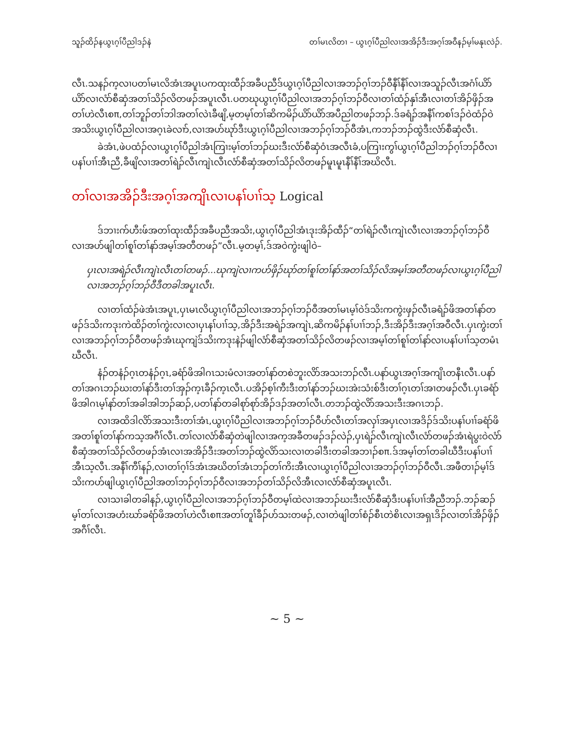သူၣ်ထိၣ်နယွၤဂ့ၢ်ပီညါဒၣ်နဲ တၢ်မၤလိတၢ – ယွၤဂ့ၢ်ပီညါလၢအအိၣ်ဒီးအဂ့ၢ်အဝီနၣ်မ့ၢ်မနုၤလဲၣ်.
လီၤ.သနၣ်က့လၢပတၢ်မၤလိအံၤအပူၤပကထုးထီၣ်အခီပညီဒ်ယွၤဂ့ၢ်ပီညါလၢအဘၣ်ဂ့ၢ်ဘၣ်ဝီနီၢ်နီၢ်လၢအသူၣ်လီၤအဂံၢ်ယိာ်ယိာ်လၢလံာ်စီဆှံအတၢ်သိၣ်လိတဖၣ်အပူၤလီၤ.ပတဃုယွၤဂ့ၢ်ပီညါလၢအဘၣ်ဂ့ၢ်ဘၣ်ဝီလၢတၢ်ထံၣ်နှၢ်အီၤလၢတၢ်အိၣ်ဖှိၣ်အတၢ်ဟဲလီၤစπ,တၢ်ဘူၣ်တၢ်ဘါအတၢ်လဲၤခီဖျိ,မ့တမ့ၢ်တၢ်ဆိကမိၣ်ယိာ်ယိာ်အပီညါတဖၣ်ဘၣ်.ဒ်ခရံၣ်အနီၢ်ကစၢ်ဒၣ်ဝဲထံၣ်ဝဲအသိးယွၤဂ့ၢ်ပီညါလၢအဂ့ၤခဲလၢာ်,လၢအဟ်ဃုာ်ဒီးယွၤဂ့ၢ်ပီညါလၢအဘၣ်ဂ့ၢ်ဘၣ်ဝီအံၤ,ကဘၣ်ဘၣ်ထွဲဒီးလံာ်စီဆှံလီၤ.
ခဲအံၤ,ဖဲပထံၣ်လၢယွၤဂ့ၢ်ပီညါအံၤကြၢးမ့ၢ်တၢ်ဘၣ်ဃးဒီးလံာ်စီဆှံဝံၤအလီၤခံ,ပကြၢးကွၢ်ယွၤဂ့ၢ်ပီညါဘၣ်ဂ့ၢ်ဘၣ်ဝီလၢပနၢ်ပၢၢ်အီၤညီ,ခီဖျိလၢအတၢ်ရဲၣ်လီၤကျဲၤလီၤလံာ်စီဆှံအတၢ်သိၣ်လိတဖၣ်မူၤမူၤနီၢ်နီၢ်အဃိလီၤ.
တၢ်လၢအအိၣ်ဒီးအဂ့ၢ်အကျိၤလၢပနၢ်ပၢၢ်သ့ Logical
ဒ်ဘၢးက်ဟီးဖ်အတၢ်ထုးထီၣ်အခီပညီအသိး,ယွၤဂ့ၢ်ပီညါအံၤဒုးအိၣ်ထီၣ်“တၢ်ရဲၣ်လီၤကျဲၤလီၤလၢအဘၣ်ဂ့ၢ်ဘၣ်ဝီလၢအဟ်ဖျါတၢ်စူၢ်တၢ်နာ်အမ့ၢ်အတီတဖၣ်”လီၤ.မ့တမ့ၢ်,ဒ်အဝဲကွဲးဖျါဝဲ–
ပှၤလၢအရဲၣ်လီၤကျဲၤလီၤတၢ်တဖၣ်...ဃုကျဲလၢကဟ်ဖှိၣ်ဃုာ်တၢ်စူၢ်တၢ်နာ်အတၢ်သိၣ်လိအမ့ၢ်အတီတဖၣ်လၢယွၤဂ့ၢ်ပီညါလၢအဘၣ်ဂ့ၢ်ဘၣ်ဝီဒီတခါအပူၤလီၤ.
လၢတၢ်ထံၣ်ဖဲအံၤအပူၤ,ပှၤမၤလိယွၤဂ့ၢ်ပီညါလၢအဘၣ်ဂ့ၢ်ဘၣ်ဝီအတၢ်မၤမ့ၢ်ဝဲဒ်သိးကကွဲးဖှၣ်လီၤခရံၣ်ဖိအတၢ်နာ်တဖၣ်ဒ်သိးကဒုးကဲထိၣ်တၢ်ကွဲးလၢလၢပှၤနၢ်ပၢၢ်သ့,အိၣ်ဒီးအရဲၣ်အကျဲၤ,ဆိကမိၣ်နၢ်ပၢၢ်ဘၣ်,ဒီးအိၣ်ဒီးအဂ့ၢ်အဝီလီၤ.ပှၤကွဲးတၢ်လၢအဘၣ်ဂ့ၢ်ဘၣ်ဝီတဖၣ်အံၤဃုကျဲဒ်သိးကဒုးနဲၣ်ဖျါလံာ်စီဆှံအတၢ်သိၣ်လိတဖၣ်လၢအမ့ၢ်တၢ်စူၢ်တၢ်နာ်လၢပနၢ်ပၢၢ်သ့တမံၤဃီလီၤ.
နံၣ်တနံၣ်ဂ့ၤတနံၣ်ဂ့ၤ,ခရံာ်ဖိအါဂၤသးမံလၢအတၢ်နာ်တစဲဘူးလိာ်အသးဘၣ်လီၤ.ပနာ်ယွၤအဂ့ၢ်အကျိၤတနီၤလီၤ.ပနာ်တၢ်အဂၤဘၣ်ဃးတၢ်နာ်ဒီးတၢ်အှၣ်က့ၤခီၣ်က့ၤလီၤ.ပအိၣ်စ့ၢ်ကီးဒီးတၢ်နာ်ဘၣ်ဃးအဲးသံးစ်ဒီးတၢ်ဂ့ၤတၢ်အၢတဖၣ်လီၤ.ပှၤခရံာ်ဖိအါဂၤမ့ၢ်နာ်တၢ်အခါအါဘၣ်ဆၣ်,ပတၢ်နာ်တခါစုာ်စုာ်အိၣ်ဒၣ်အတၢ်လီၤ.တဘၣ်ထွဲလိာ်အသးဒီးအဂၤဘၣ်.
လၢအထိဒါလိာ်အသးဒီးတၢ်အံၤ,ယွၤဂ့ၢ်ပီညါလၢအဘၣ်ဂ့ၢ်ဘၣ်ဝီဟ်လီၤတၢ်အလှၢ်အပှၤလၢအဒိၣ်ဒ်သိးပနၢ်ပၢၢ်ခရံာ်ဖိအတၢ်စူၢ်တၢ်နာ်ကသ့အဂီၢ်လီၤ.တၢ်လၢလံာ်စီဆှံတဲဖျါလၢအက့အခီတဖၣ်ဒၣ်လဲၣ်,ပှၤရဲၣ်လီၤကျဲၤလီၤလံာ်တဖၣ်အံၤရဲပွးဝဲလံာ်စီဆှံအတၢ်သိၣ်လိတဖၣ်အံၤလၢအအိၣ်ဒီးအတၢ်ဘၣ်ထွဲလိာ်သးလၢတခါဒီးတခါအဘၢၣ်စπ.ဒ်အမ့ၢ်တၢ်တခါဃီဒီးပနၢ်ပၢၢ်အီၤသ့လီၤ.အနီၢ်ကီၢ်နၣ်,လၢတၢ်ဂ့ၢ်ဒ်အံၤအဃိတၢ်အံၤဘၣ်တၢ်ကိးအီၤလၢယွၤဂ့ၢ်ပီညါလၢအဘၣ်ဂ့ၢ်ဘၣ်ဝီလီၤ.အဖီတၢၣ်မ့ၢ်ဒ်သိးကဟ်ဖျါယွၤဂ့ၢ်ပီညါအတၢ်ဘၣ်ဂ့ၢ်ဘၣ်ဝီလၢအဘၣ်တၢ်သိၣ်လိအီၤလၢလံာ်စီဆှံအပူၤလီၤ.
လၢသၢခါတခါနၣ်,ယွၤဂ့ၢ်ပီညါလၢအဘၣ်ဂ့ၢ်ဘၣ်ဝီတမ့ၢ်ထဲလၢအဘၣ်ဃးဒီးလံာ်စီဆှံဒီးပနၢ်ပၢၢ်အီညီဘၣ်.ဘၣ်ဆၣ်မ့ၢ်တၢ်လၢအဟံးဃာ်ခရံာ်ဖိအတၢ်ဟဲလီၤစπအတၢ်တူၢ်ခီၣ်ဟ်သးတဖၣ်,လၢတဲဖျါတၢ်စံၣ်စီၤတဲစိၤလၢအရှၤဒိၣ်လၢတၢ်အိၣ်ဖှိၣ်အဂီၢ်လီၤ.
~ 5 ~